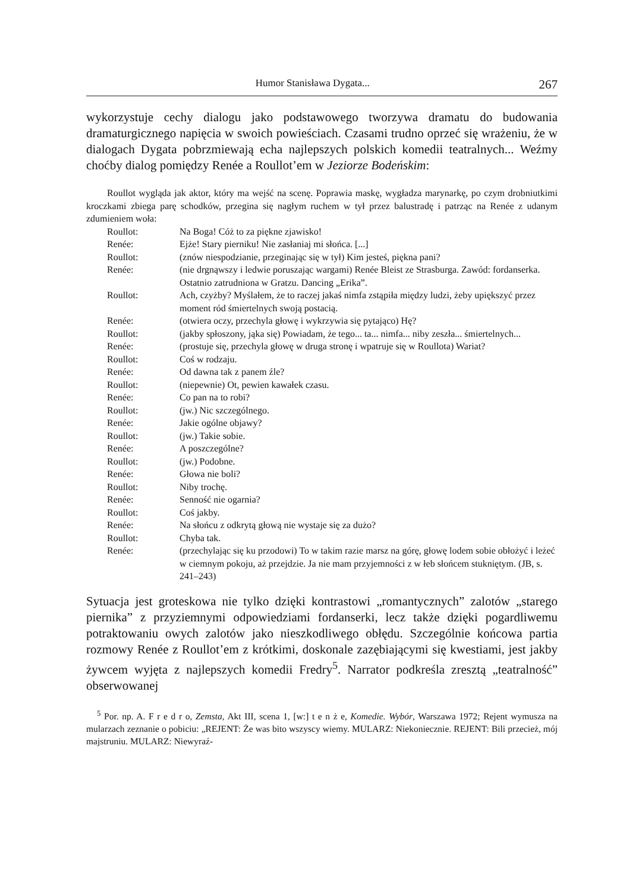Humor Stanisława Dygata... 267
wykorzystuje cechy dialogu jako podstawowego tworzywa dramatu do budowania dramaturgicznego napięcia w swoich powieściach. Czasami trudno oprzeć się wrażeniu, że w dialogach Dygata pobrzmiewają echa najlepszych polskich komedii teatralnych... Weźmy choćby dialog pomiędzy Renée a Roullot’em w Jeziorze Bodeńskim:
Roullot wygląda jak aktor, który ma wejść na scenę. Poprawia maskę, wygładza marynarkę, po czym drobniutkimi kroczkami zbiega parę schodków, przegina się nagłym ruchem w tył przez balustradę i patrząc na Renée z udanym zdumieniem woła:
| Roullot: | Na Boga! Cóż to za piękne zjawisko! |
| Renée: | Ejże! Stary pierniku! Nie zasłaniaj mi słońca. [...] |
| Roullot: | (znów niespodzianie, przeginając się w tył) Kim jesteś, piękna pani? |
| Renée: | (nie drgnąwszy i ledwie poruszając wargami) Renée Bleist ze Strasburga. Zawód: fordanserka. Ostatnio zatrudniona w Gratzu. Dancing „Erika”. |
| Roullot: | Ach, czyżby? Myślałem, że to raczej jakaś nimfa zstąpiła między ludzi, żeby upiększyć przez moment ród śmiertelnych swoją postacią. |
| Renée: | (otwiera oczy, przechyla głowę i wykrzywia się pytająco) Hę? |
| Roullot: | (jakby spłoszony, jąka się) Powiadam, że tego... ta... nimfa... niby zeszła... śmiertelnych... |
| Renée: | (prostuje się, przechyla głowę w druga stronę i wpatruje się w Roullota) Wariat? |
| Roullot: | Coś w rodzaju. |
| Renée: | Od dawna tak z panem źle? |
| Roullot: | (niepewnie) Ot, pewien kawałek czasu. |
| Renée: | Co pan na to robi? |
| Roullot: | (jw.) Nic szczególnego. |
| Renée: | Jakie ogólne objawy? |
| Roullot: | (jw.) Takie sobie. |
| Renée: | A poszczególne? |
| Roullot: | (jw.) Podobne. |
| Renée: | Głowa nie boli? |
| Roullot: | Niby trochę. |
| Renée: | Senność nie ogarnia? |
| Roullot: | Coś jakby. |
| Renée: | Na słońcu z odkrytą głową nie wystaje się za dużo? |
| Roullot: | Chyba tak. |
| Renée: | (przechylając się ku przodowi) To w takim razie marsz na górę, głowę lodem sobie obłożyć i leżeć w ciemnym pokoju, aż przejdzie. Ja nie mam przyjemności z w łeb słońcem stukniętym. (JB, s. 241–243) |
Sytuacja jest groteskowa nie tylko dzięki kontrastowi „romantycznych” zalotów „starego piernika” z przyziemnymi odpowiedziami fordanserki, lecz także dzięki pogardliwemu potraktowaniu owych zalotów jako nieszkodliwego obłędu. Szczególnie końcowa partia rozmowy Renée z Roullot’em z krótkimi, doskonale zazębiającymi się kwestiami, jest jakby żywcem wyjęta z najlepszych komedii Fredry<sup>5</sup>. Narrator podkreśla zresztą „teatralność” obserwowanej
<sup>5</sup> Por. np. A. F r e d r o, Zemsta, Akt III, scena 1, [w:] t e n ż e, Komedie. Wybór, Warszawa 1972; Rejent wymusza na mularzach zeznanie o pobiciu: „REJENT: Że was bito wszyscy wiemy. MULARZ: Niekoniecznie. REJENT: Bili przecież, mój majstruniu. MULARZ: Niewyraź-